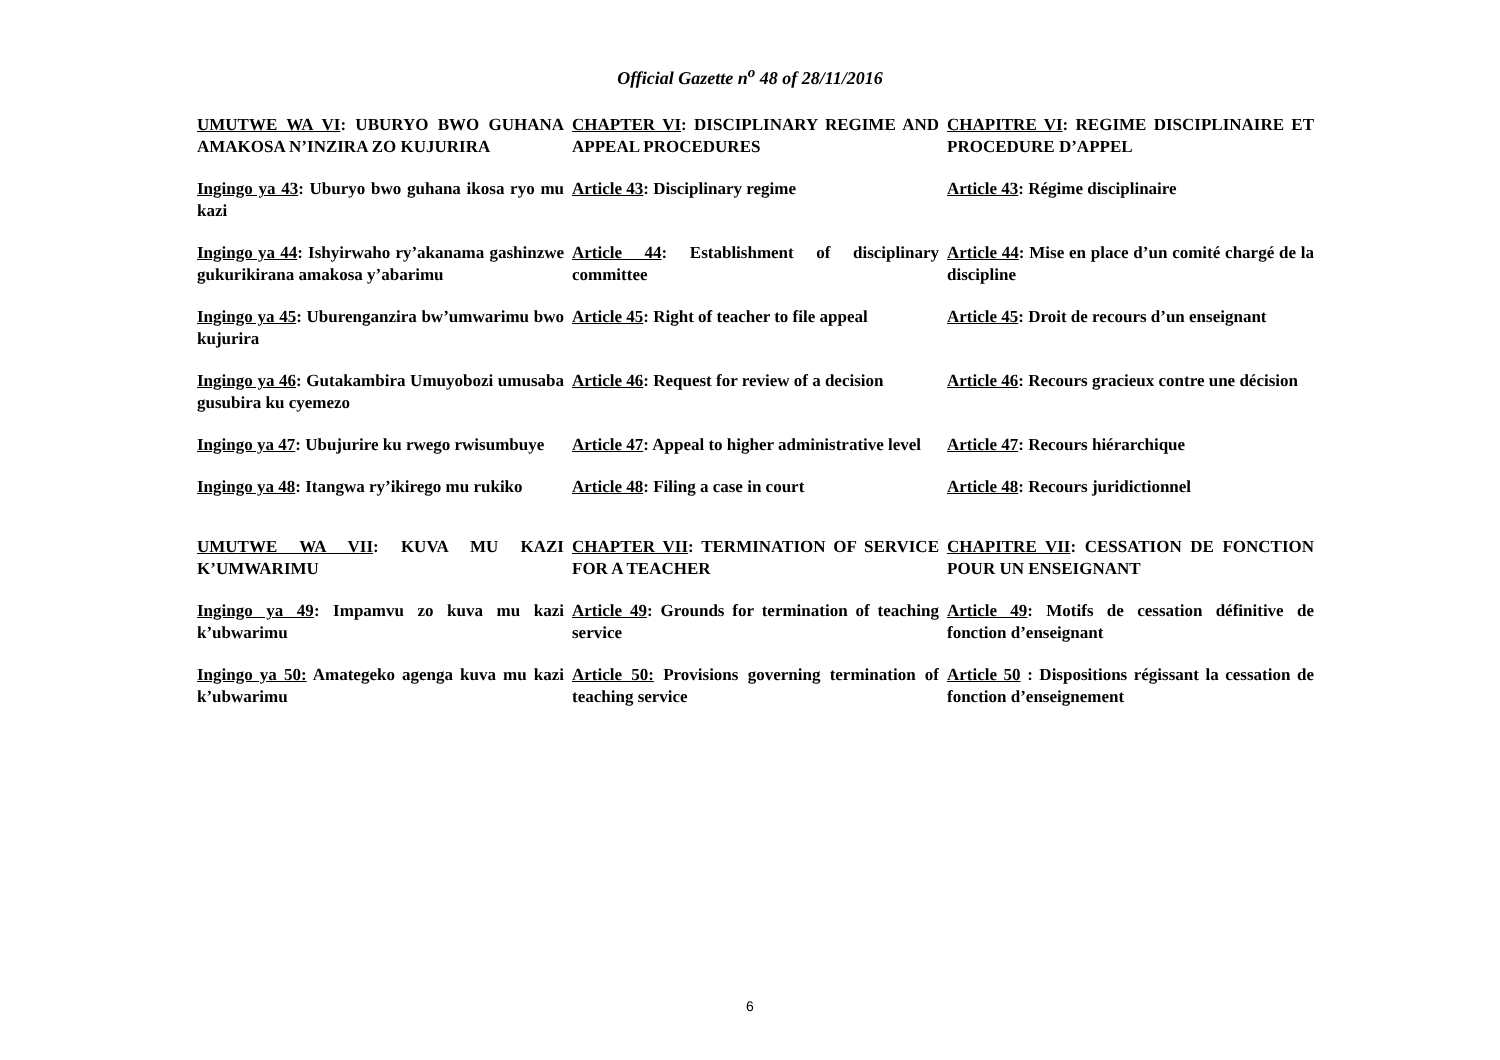Official Gazette n<sup>o</sup> 48 of 28/11/2016
| UMUTWE WA VI : UBURYO BWO GUHANA AMAKOSA N’INZIRA ZO KUJURIRA | CHAPTER VI : DISCIPLINARY REGIME AND APPEAL PROCEDURES | CHAPITRE VI : REGIME DISCIPLINAIRE ET PROCEDURE D’APPEL |
| Ingingo ya 43 : Uburyo bwo guhana ikosa ryo mu kazi | Article 43 : Disciplinary regime | Article 43 : Régime disciplinaire |
| Ingingo ya 44 : Ishyirwaho ry’akanama gashinzwe gukurikirana amakosa y’abarimu | Article 44 : Establishment of disciplinary committee | Article 44 : Mise en place d’un comité chargé de la discipline |
| Ingingo ya 45 : Uburenganzira bw’umwarimu bwo kujurira | Article 45 : Right of teacher to file appeal | Article 45 : Droit de recours d’un enseignant |
| Ingingo ya 46 : Gutakambira Umuyobozi umusaba gusubira ku cyemezo | Article 46 : Request for review of a decision | Article 46 : Recours gracieux contre une décision |
| Ingingo ya 47 : Ubujurire ku rwego rwisumbuye | Article 47 : Appeal to higher administrative level | Article 47 : Recours hiérarchique |
| Ingingo ya 48 : Itangwa ry’ikirego mu rukiko | Article 48 : Filing a case in court | Article 48 : Recours juridictionnel |
| UMUTWE WA VII : KUVA MU KAZI K’UMWARIMU | CHAPTER VII : TERMINATION OF SERVICE FOR A TEACHER | CHAPITRE VII : CESSATION DE FONCTION POUR UN ENSEIGNANT |
| Ingingo ya 49 : Impamvu zo kuva mu kazi k’ubwarimu | Article 49 : Grounds for termination of teaching service | Article 49 : Motifs de cessation définitive de fonction d’enseignant |
| Ingingo ya 50: Amategeko agenga kuva mu kazi k’ubwarimu | Article 50: Provisions governing termination of teaching service | Article 50 : Dispositions régissant la cessation de fonction d’enseignement |
6